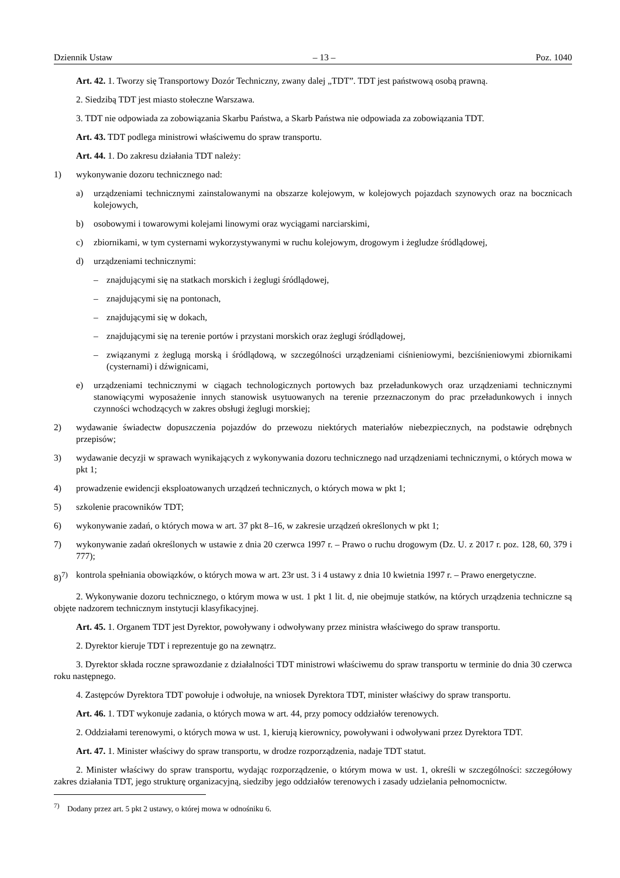Dziennik Ustaw – 13 – Poz. 1040
Art. 42. 1. Tworzy się Transportowy Dozór Techniczny, zwany dalej „TDT”. TDT jest państwową osobą prawną.
2. Siedzibą TDT jest miasto stołeczne Warszawa.
3. TDT nie odpowiada za zobowiązania Skarbu Państwa, a Skarb Państwa nie odpowiada za zobowiązania TDT.
Art. 43. TDT podlega ministrowi właściwemu do spraw transportu.
Art. 44. 1. Do zakresu działania TDT należy:
1) wykonywanie dozoru technicznego nad:
a) urządzeniami technicznymi zainstalowanymi na obszarze kolejowym, w kolejowych pojazdach szynowych oraz na bocznicach kolejowych,
b) osobowymi i towarowymi kolejami linowymi oraz wyciągami narciarskimi,
c) zbiornikami, w tym cysternami wykorzystywanymi w ruchu kolejowym, drogowym i żegludze śródlądowej,
d) urządzeniami technicznymi:
– znajdującymi się na statkach morskich i żeglugi śródlądowej,
– znajdującymi się na pontonach,
– znajdującymi się w dokach,
– znajdującymi się na terenie portów i przystani morskich oraz żeglugi śródlądowej,
– związanymi z żeglugą morską i śródlądową, w szczególności urządzeniami ciśnieniowymi, bezciśnieniowymi zbiornikami (cysternami) i dźwignicami,
e) urządzeniami technicznymi w ciągach technologicznych portowych baz przeładunkowych oraz urządzeniami technicznymi stanowiącymi wyposażenie innych stanowisk usytuowanych na terenie przeznaczonym do prac przeładunkowych i innych czynności wchodzących w zakres obsługi żeglugi morskiej;
2) wydawanie świadectw dopuszczenia pojazdów do przewozu niektórych materiałów niebezpiecznych, na podstawie odrębnych przepisów;
3) wydawanie decyzji w sprawach wynikających z wykonywania dozoru technicznego nad urządzeniami technicznymi, o których mowa w pkt 1;
4) prowadzenie ewidencji eksploatowanych urządzeń technicznych, o których mowa w pkt 1;
5) szkolenie pracowników TDT;
6) wykonywanie zadań, o których mowa w art. 37 pkt 8–16, w zakresie urządzeń określonych w pkt 1;
7) wykonywanie zadań określonych w ustawie z dnia 20 czerwca 1997 r. – Prawo o ruchu drogowym (Dz. U. z 2017 r. poz. 128, 60, 379 i 777);
8)<sup>7)</sup> kontrola spełniania obowiązków, o których mowa w art. 23r ust. 3 i 4 ustawy z dnia 10 kwietnia 1997 r. – Prawo energetyczne.
2. Wykonywanie dozoru technicznego, o którym mowa w ust. 1 pkt 1 lit. d, nie obejmuje statków, na których urządzenia techniczne są objęte nadzorem technicznym instytucji klasyfikacyjnej.
Art. 45. 1. Organem TDT jest Dyrektor, powoływany i odwoływany przez ministra właściwego do spraw transportu.
2. Dyrektor kieruje TDT i reprezentuje go na zewnątrz.
3. Dyrektor składa roczne sprawozdanie z działalności TDT ministrowi właściwemu do spraw transportu w terminie do dnia 30 czerwca roku następnego.
4. Zastępców Dyrektora TDT powołuje i odwołuje, na wniosek Dyrektora TDT, minister właściwy do spraw transportu.
Art. 46. 1. TDT wykonuje zadania, o których mowa w art. 44, przy pomocy oddziałów terenowych.
2. Oddziałami terenowymi, o których mowa w ust. 1, kierują kierownicy, powoływani i odwoływani przez Dyrektora TDT.
Art. 47. 1. Minister właściwy do spraw transportu, w drodze rozporządzenia, nadaje TDT statut.
2. Minister właściwy do spraw transportu, wydając rozporządzenie, o którym mowa w ust. 1, określi w szczególności: szczegółowy zakres działania TDT, jego strukturę organizacyjną, siedziby jego oddziałów terenowych i zasady udzielania pełnomocnictw.
<sup>7)</sup> Dodany przez art. 5 pkt 2 ustawy, o której mowa w odnośniku 6.